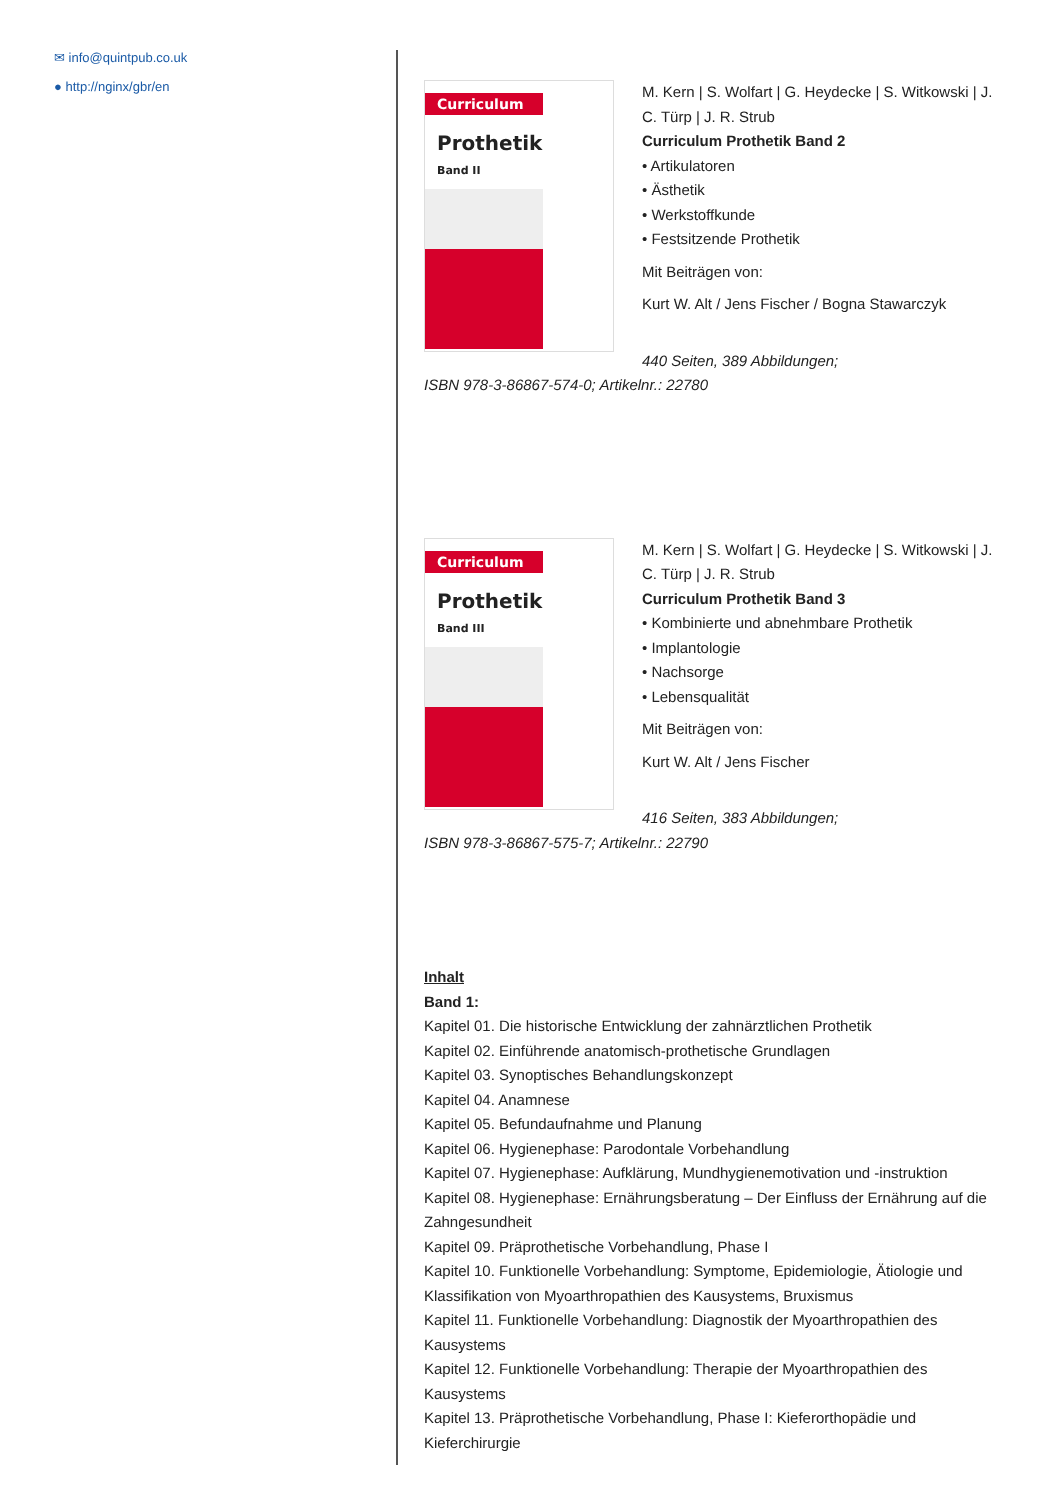✉ info@quintpub.co.uk
● http://nginx/gbr/en
Curriculum
Prothetik
Band II
M. Kern | S. Wolfart | G. Heydecke | S. Witkowski | J. C. Türp | J. R. Strub
Curriculum Prothetik Band 2
• Artikulatoren
• Ästhetik
• Werkstoffkunde
• Festsitzende Prothetik
Mit Beiträgen von:
Kurt W. Alt / Jens Fischer / Bogna Stawarczyk
440 Seiten, 389 Abbildungen;
ISBN 978-3-86867-574-0; Artikelnr.: 22780
Curriculum
Prothetik
Band III
M. Kern | S. Wolfart | G. Heydecke | S. Witkowski | J. C. Türp | J. R. Strub
Curriculum Prothetik Band 3
• Kombinierte und abnehmbare Prothetik
• Implantologie
• Nachsorge
• Lebensqualität
Mit Beiträgen von:
Kurt W. Alt / Jens Fischer
416 Seiten, 383 Abbildungen;
ISBN 978-3-86867-575-7; Artikelnr.: 22790
Inhalt
Band 1:
Kapitel 01. Die historische Entwicklung der zahnärztlichen Prothetik
Kapitel 02. Einführende anatomisch-prothetische Grundlagen
Kapitel 03. Synoptisches Behandlungskonzept
Kapitel 04. Anamnese
Kapitel 05. Befundaufnahme und Planung
Kapitel 06. Hygienephase: Parodontale Vorbehandlung
Kapitel 07. Hygienephase: Aufklärung, Mundhygienemotivation und -instruktion
Kapitel 08. Hygienephase: Ernährungsberatung – Der Einfluss der Ernährung auf die Zahngesundheit
Kapitel 09. Präprothetische Vorbehandlung, Phase I
Kapitel 10. Funktionelle Vorbehandlung: Symptome, Epidemiologie, Ätiologie und Klassifikation von Myoarthropathien des Kausystems, Bruxismus
Kapitel 11. Funktionelle Vorbehandlung: Diagnostik der Myoarthropathien des Kausystems
Kapitel 12. Funktionelle Vorbehandlung: Therapie der Myoarthropathien des Kausystems
Kapitel 13. Präprothetische Vorbehandlung, Phase I: Kieferorthopädie und Kieferchirurgie